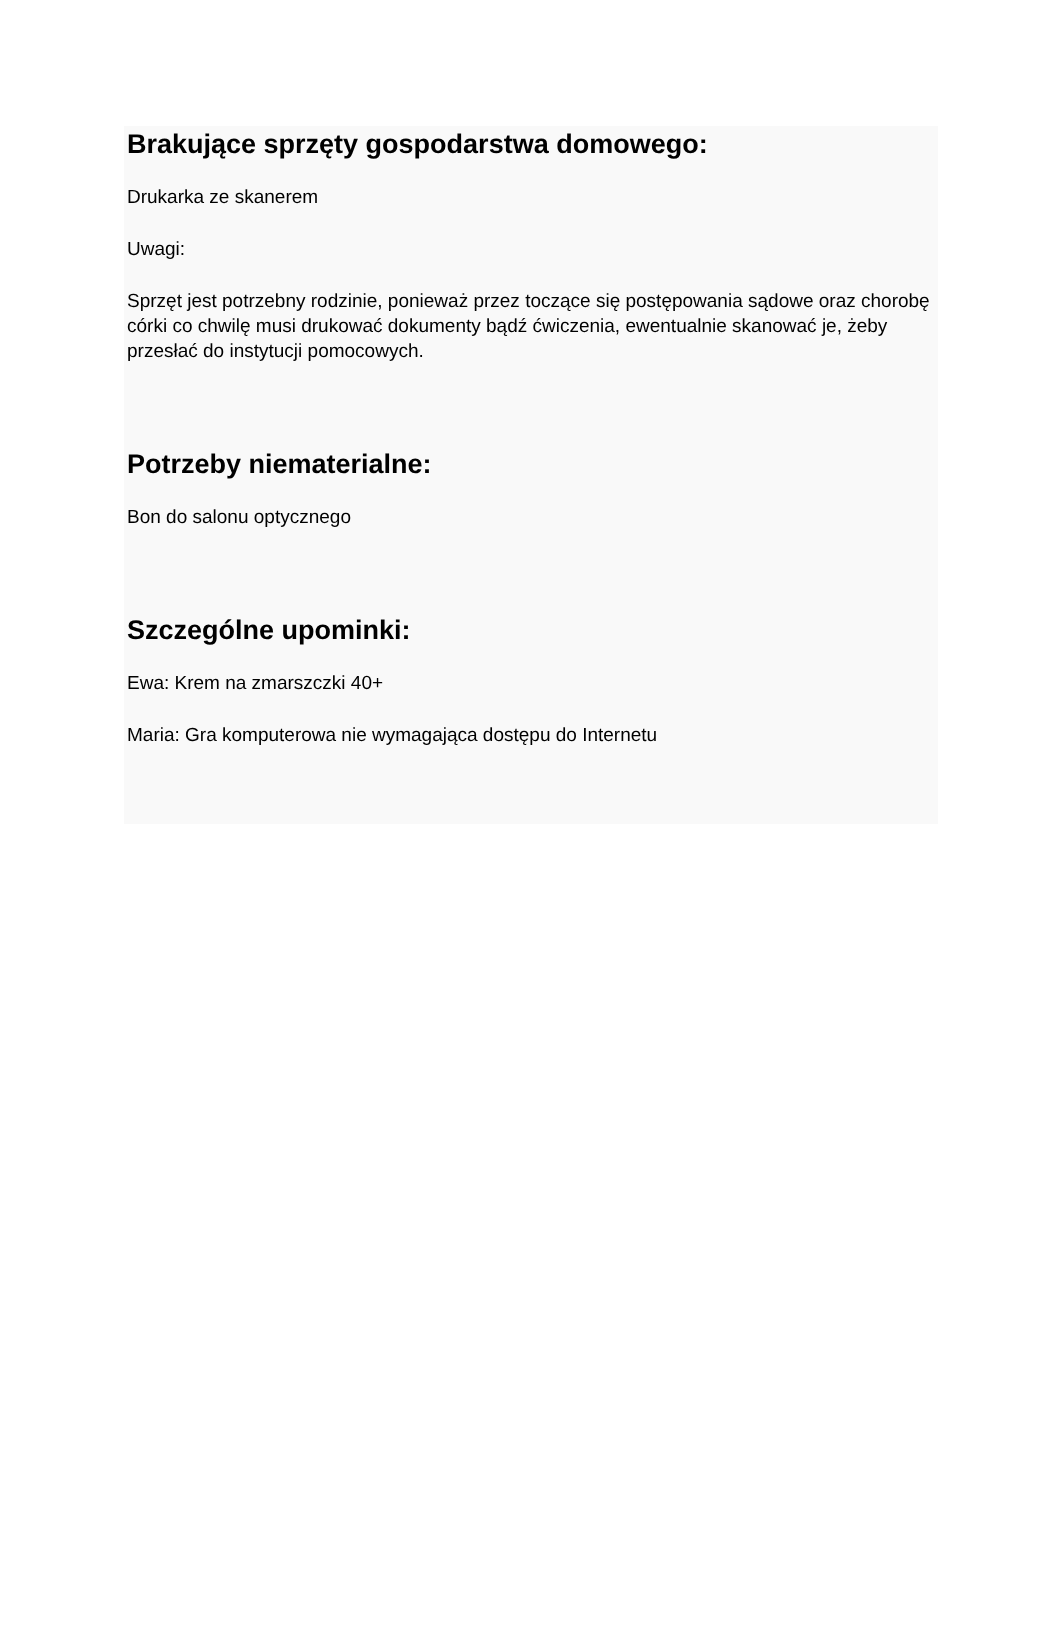Brakujące sprzęty gospodarstwa domowego:
Drukarka ze skanerem
Uwagi:
Sprzęt jest potrzebny rodzinie, ponieważ przez toczące się postępowania sądowe oraz chorobę córki co chwilę musi drukować dokumenty bądź ćwiczenia, ewentualnie skanować je, żeby przesłać do instytucji pomocowych.
Potrzeby niematerialne:
Bon do salonu optycznego
Szczególne upominki:
Ewa: Krem na zmarszczki 40+
Maria: Gra komputerowa nie wymagająca dostępu do Internetu